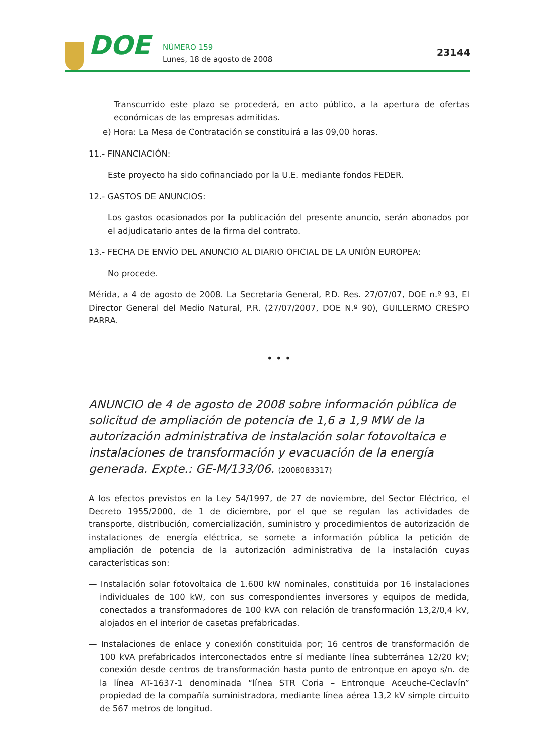DOE
NÚMERO 159
Lunes, 18 de agosto de 2008
23144
Transcurrido este plazo se procederá, en acto público, a la apertura de ofertas económicas de las empresas admitidas.
e) Hora: La Mesa de Contratación se constituirá a las 09,00 horas.
11.- FINANCIACIÓN:
Este proyecto ha sido cofinanciado por la U.E. mediante fondos FEDER.
12.- GASTOS DE ANUNCIOS:
Los gastos ocasionados por la publicación del presente anuncio, serán abonados por el adjudicatario antes de la firma del contrato.
13.- FECHA DE ENVÍO DEL ANUNCIO AL DIARIO OFICIAL DE LA UNIÓN EUROPEA:
No procede.
Mérida, a 4 de agosto de 2008. La Secretaria General, P.D. Res. 27/07/07, DOE n.º 93, El Director General del Medio Natural, P.R. (27/07/2007, DOE N.º 90), GUILLERMO CRESPO PARRA.
• • •
ANUNCIO de 4 de agosto de 2008 sobre información pública de solicitud de ampliación de potencia de 1,6 a 1,9 MW de la autorización administrativa de instalación solar fotovoltaica e instalaciones de transformación y evacuación de la energía generada. Expte.: GE-M/133/06. (2008083317)
A los efectos previstos en la Ley 54/1997, de 27 de noviembre, del Sector Eléctrico, el Decreto 1955/2000, de 1 de diciembre, por el que se regulan las actividades de transporte, distribución, comercialización, suministro y procedimientos de autorización de instalaciones de energía eléctrica, se somete a información pública la petición de ampliación de potencia de la autorización administrativa de la instalación cuyas características son:
— Instalación solar fotovoltaica de 1.600 kW nominales, constituida por 16 instalaciones individuales de 100 kW, con sus correspondientes inversores y equipos de medida, conectados a transformadores de 100 kVA con relación de transformación 13,2/0,4 kV, alojados en el interior de casetas prefabricadas.
— Instalaciones de enlace y conexión constituida por; 16 centros de transformación de 100 kVA prefabricados interconectados entre sí mediante línea subterránea 12/20 kV; conexión desde centros de transformación hasta punto de entronque en apoyo s/n. de la línea AT-1637-1 denominada “línea STR Coria – Entronque Aceuche-Ceclavín” propiedad de la compañía suministradora, mediante línea aérea 13,2 kV simple circuito de 567 metros de longitud.